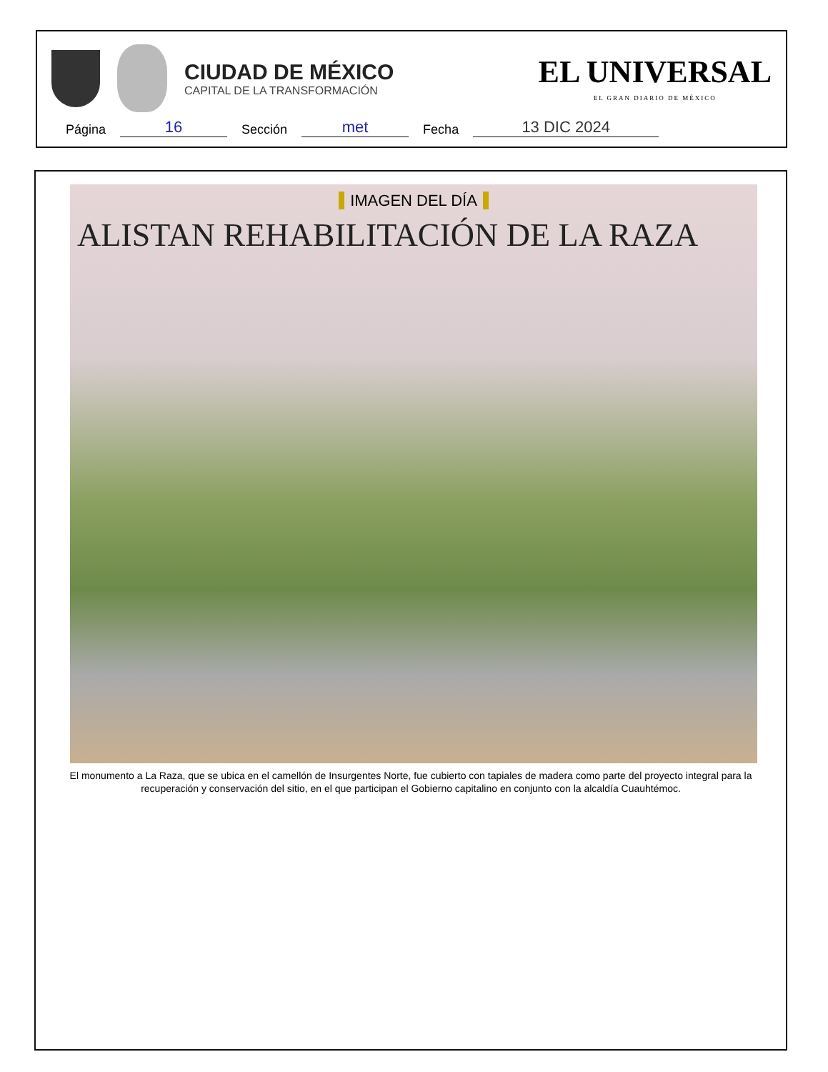CIUDAD DE MÉXICO
CAPITAL DE LA TRANSFORMACIÓN
EL UNIVERSAL
EL GRAN DIARIO DE MÉXICO
Página 16 Sección met Fecha 13 DIC 2024
IMAGEN DEL DÍA
ALISTAN REHABILITACIÓN DE LA RAZA
El monumento a La Raza, que se ubica en el camellón de Insurgentes Norte, fue cubierto con tapiales de madera como parte del proyecto integral para la recuperación y conservación del sitio, en el que participan el Gobierno capitalino en conjunto con la alcaldía Cuauhtémoc.